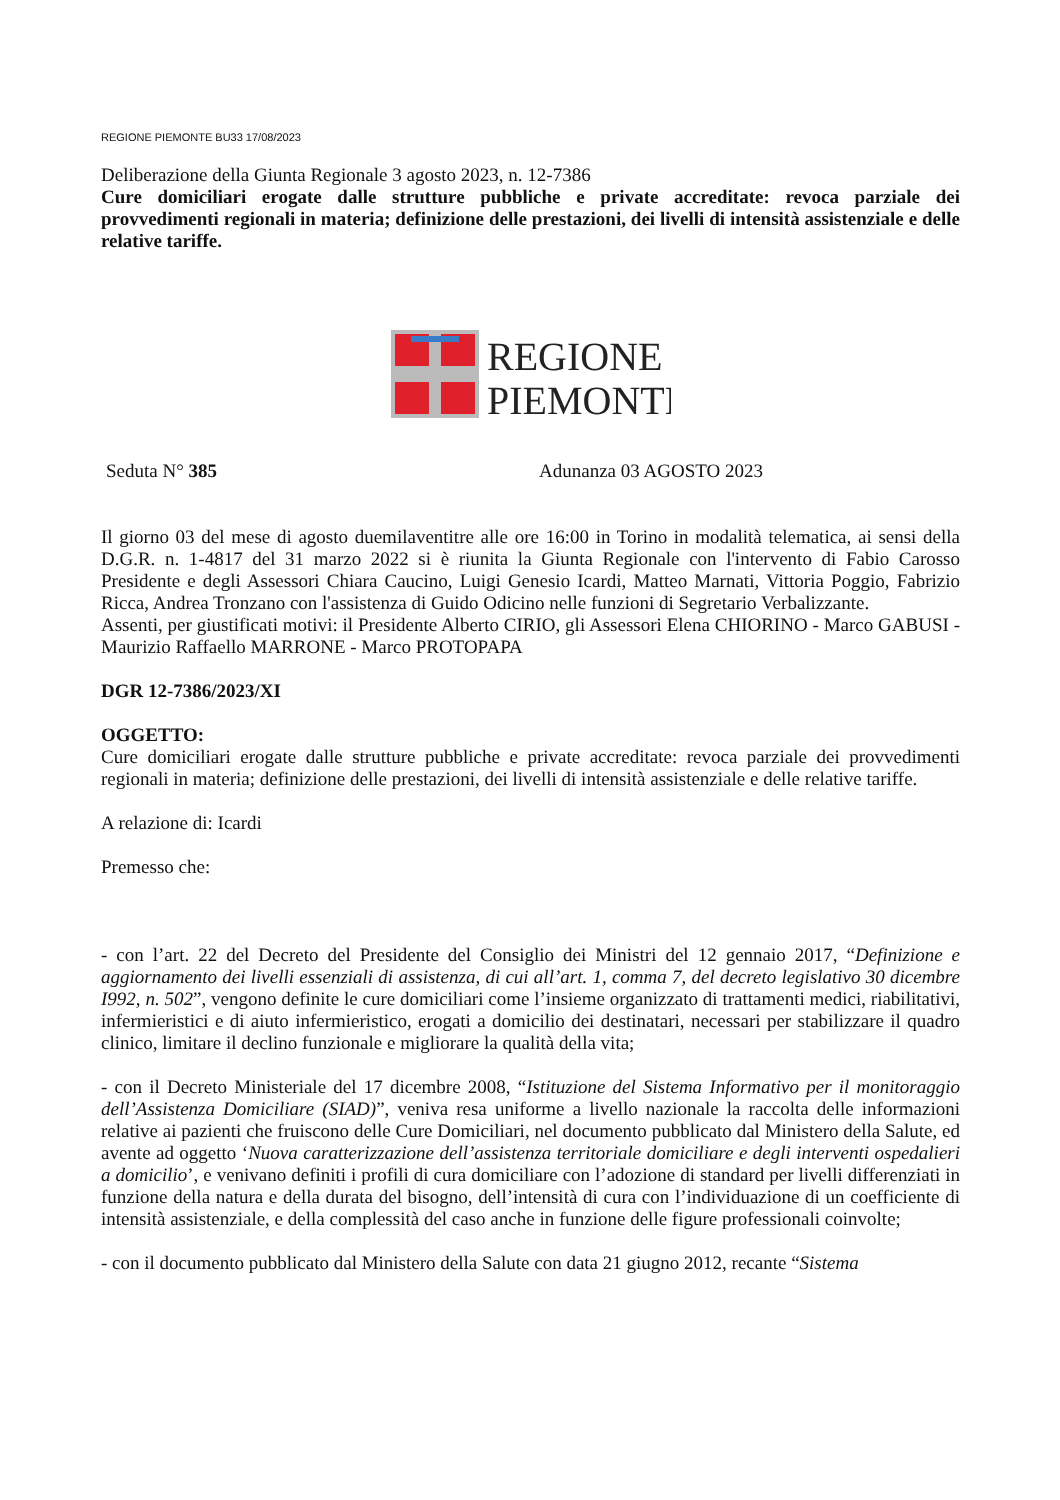REGIONE PIEMONTE BU33 17/08/2023
Deliberazione della Giunta Regionale 3 agosto 2023, n. 12-7386
Cure domiciliari erogate dalle strutture pubbliche e private accreditate: revoca parziale dei provvedimenti regionali in materia; definizione delle prestazioni, dei livelli di intensità assistenziale e delle relative tariffe.
REGIONE
PIEMONTE
Seduta N° 385 Adunanza 03 AGOSTO 2023
Il giorno 03 del mese di agosto duemilaventitre alle ore 16:00 in Torino in modalità telematica, ai sensi della D.G.R. n. 1-4817 del 31 marzo 2022 si è riunita la Giunta Regionale con l'intervento di Fabio Carosso Presidente e degli Assessori Chiara Caucino, Luigi Genesio Icardi, Matteo Marnati, Vittoria Poggio, Fabrizio Ricca, Andrea Tronzano con l'assistenza di Guido Odicino nelle funzioni di Segretario Verbalizzante.
Assenti, per giustificati motivi: il Presidente Alberto CIRIO, gli Assessori Elena CHIORINO - Marco GABUSI - Maurizio Raffaello MARRONE - Marco PROTOPAPA
DGR 12-7386/2023/XI
OGGETTO:
Cure domiciliari erogate dalle strutture pubbliche e private accreditate: revoca parziale dei provvedimenti regionali in materia; definizione delle prestazioni, dei livelli di intensità assistenziale e delle relative tariffe.
A relazione di: Icardi
Premesso che:
- con l’art. 22 del Decreto del Presidente del Consiglio dei Ministri del 12 gennaio 2017, “Definizione e aggiornamento dei livelli essenziali di assistenza, di cui all’art. 1, comma 7, del decreto legislativo 30 dicembre I992, n. 502”, vengono definite le cure domiciliari come l’insieme organizzato di trattamenti medici, riabilitativi, infermieristici e di aiuto infermieristico, erogati a domicilio dei destinatari, necessari per stabilizzare il quadro clinico, limitare il declino funzionale e migliorare la qualità della vita;
- con il Decreto Ministeriale del 17 dicembre 2008, “Istituzione del Sistema Informativo per il monitoraggio dell’Assistenza Domiciliare (SIAD)”, veniva resa uniforme a livello nazionale la raccolta delle informazioni relative ai pazienti che fruiscono delle Cure Domiciliari, nel documento pubblicato dal Ministero della Salute, ed avente ad oggetto ‘Nuova caratterizzazione dell’assistenza territoriale domiciliare e degli interventi ospedalieri a domicilio’, e venivano definiti i profili di cura domiciliare con l’adozione di standard per livelli differenziati in funzione della natura e della durata del bisogno, dell’intensità di cura con l’individuazione di un coefficiente di intensità assistenziale, e della complessità del caso anche in funzione delle figure professionali coinvolte;
- con il documento pubblicato dal Ministero della Salute con data 21 giugno 2012, recante “Sistema